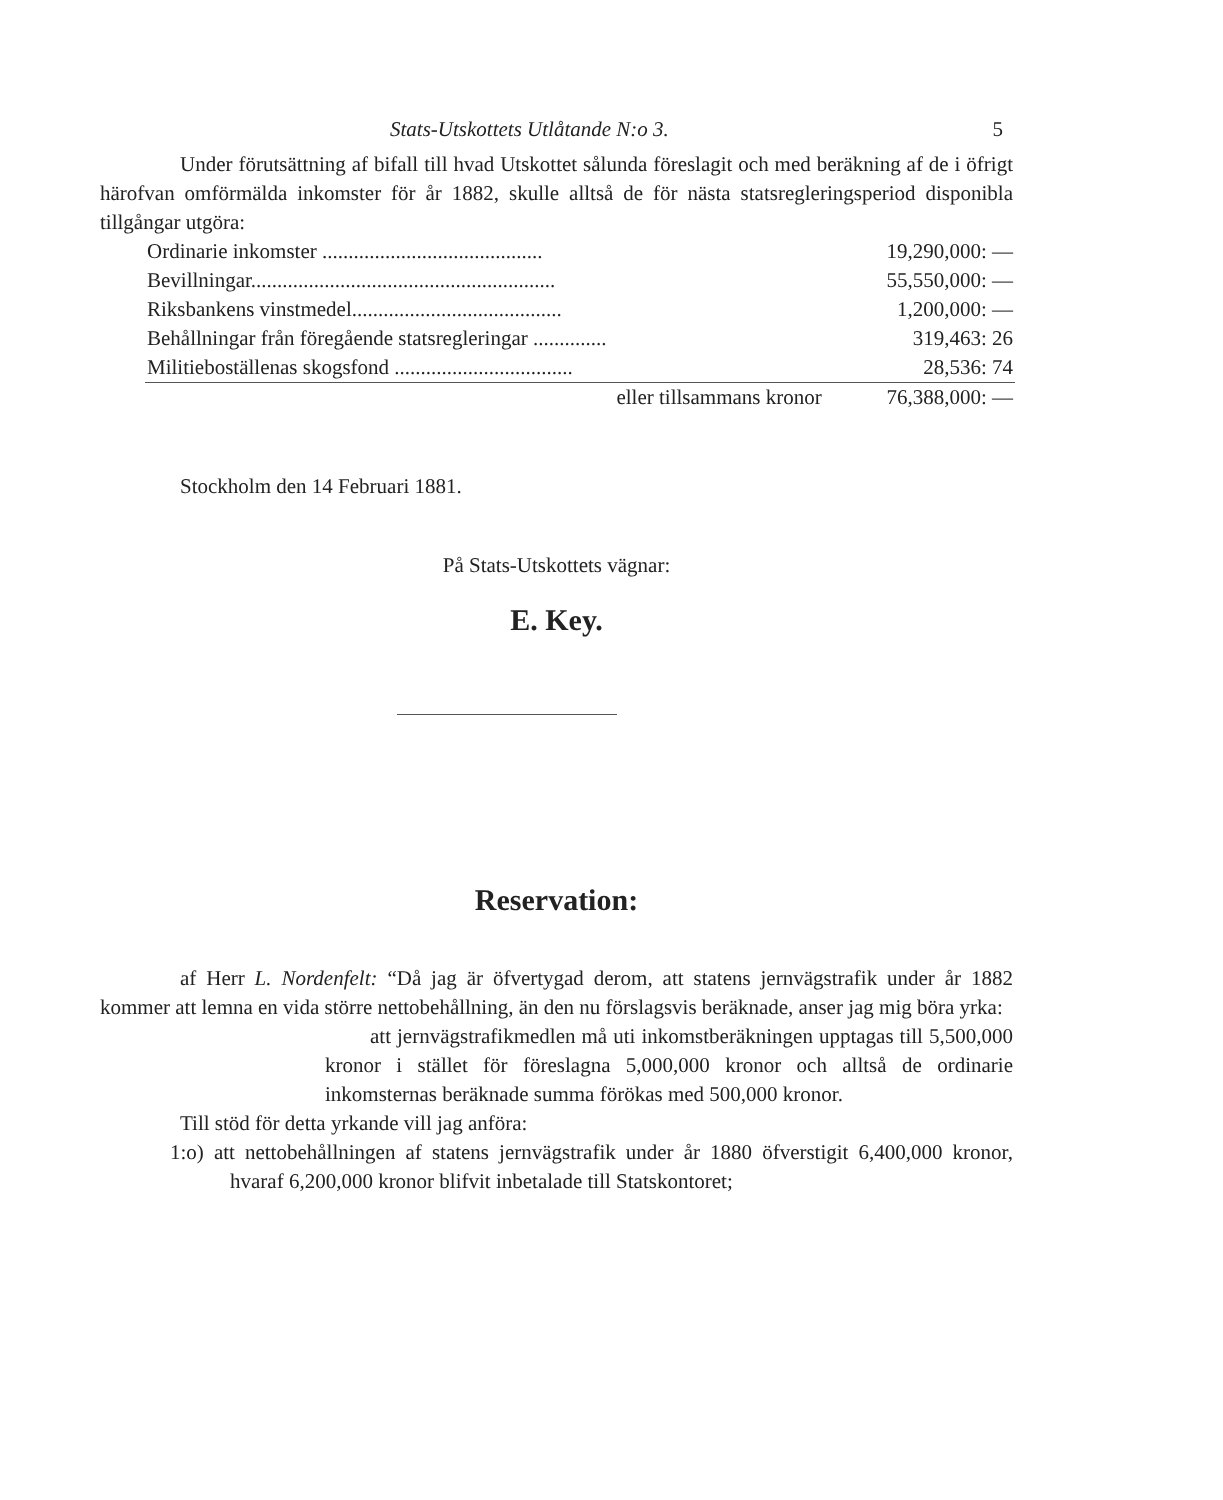Stats-Utskottets Utlåtande N:o 3. 5
Under förutsättning af bifall till hvad Utskottet sålunda föreslagit och med beräkning af de i öfrigt härofvan omförmälda inkomster för år 1882, skulle alltså de för nästa statsregleringsperiod disponibla tillgångar utgöra:
| Ordinarie inkomster .......................................... | 19,290,000: — |
| Bevillningar.......................................................... | 55,550,000: — |
| Riksbankens vinstmedel........................................ | 1,200,000: — |
| Behållningar från föregående statsregleringar .............. | 319,463: 26 |
| Militieboställenas skogsfond .................................. | 28,536: 74 |
| eller tillsammans kronor | 76,388,000: — |
Stockholm den 14 Februari 1881.
På Stats-Utskottets vägnar:
E. Key.
Reservation:
af Herr L. Nordenfelt: “Då jag är öfvertygad derom, att statens jernvägstrafik under år 1882 kommer att lemna en vida större nettobehållning, än den nu förslagsvis beräknade, anser jag mig böra yrka:
att jernvägstrafikmedlen må uti inkomstberäkningen upptagas till 5,500,000 kronor i stället för föreslagna 5,000,000 kronor och alltså de ordinarie inkomsternas beräknade summa förökas med 500,000 kronor.
Till stöd för detta yrkande vill jag anföra:
1:o) att nettobehållningen af statens jernvägstrafik under år 1880 öfverstigit 6,400,000 kronor, hvaraf 6,200,000 kronor blifvit inbetalade till Statskontoret;